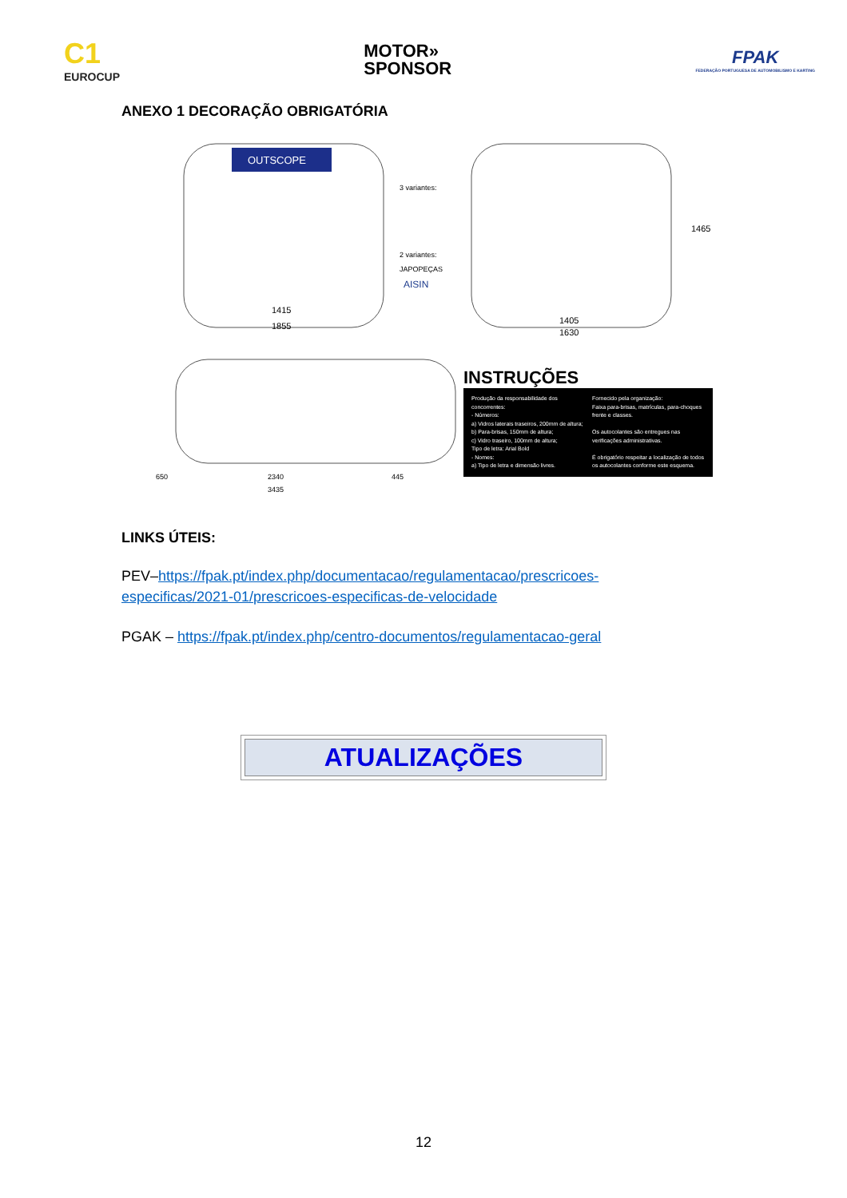C1
EUROCUP
MOTOR»
SPONSOR
FPAK
FEDERAÇÃO PORTUGUESA DE AUTOMOBILISMO E KARTING
ANEXO 1 DECORAÇÃO OBRIGATÓRIA
OUTSCOPE
3 variantes:
2 variantes:
JAPOPEÇAS
AISIN
1415
1855
1405
1630
1465
650
2340
445
3435
INSTRUÇÕES
Produção da responsabilidade dos concorrentes:
- Números:
a) Vidros laterais traseiros, 200mm de altura;
b) Para-brisas, 150mm de altura;
c) Vidro traseiro, 100mm de altura;
Tipo de letra: Arial Bold
- Nomes:
a) Tipo de letra e dimensão livres.
Fornecido pela organização:
Faixa para-brisas, matrículas, para-choques frente e classes.
Os autocolantes são entregues nas verificações administrativas.
É obrigatório respeitar a localização de todos os autocolantes conforme este esquema.
LINKS ÚTEIS:
PEV–https://fpak.pt/index.php/documentacao/regulamentacao/prescricoes-especificas/2021-01/prescricoes-especificas-de-velocidade
PGAK – https://fpak.pt/index.php/centro-documentos/regulamentacao-geral
ATUALIZAÇÕES
12